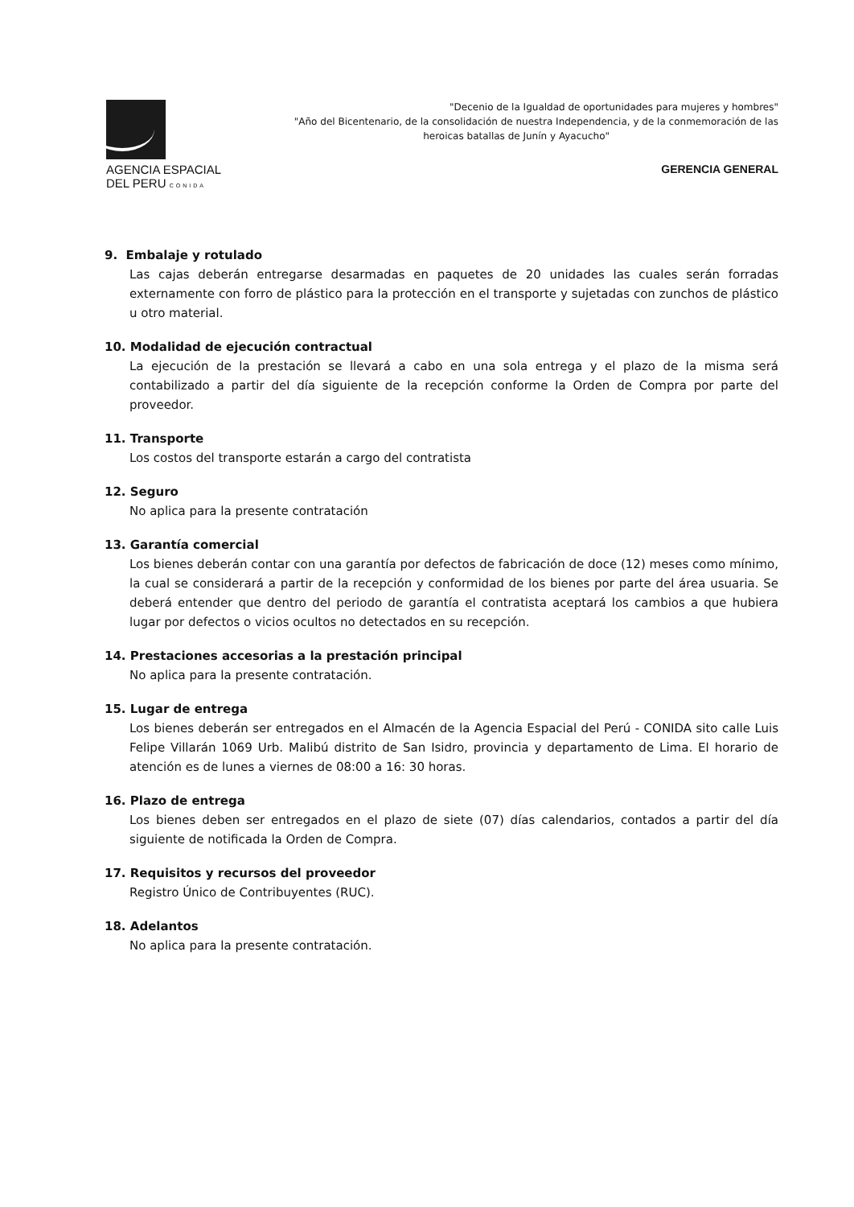AGENCIA ESPACIAL
DEL PERU CONIDA
"Decenio de la Igualdad de oportunidades para mujeres y hombres"
"Año del Bicentenario, de la consolidación de nuestra Independencia, y de la conmemoración de las
heroicas batallas de Junín y Ayacucho"
GERENCIA GENERAL
9. Embalaje y rotulado
Las cajas deberán entregarse desarmadas en paquetes de 20 unidades las cuales serán forradas externamente con forro de plástico para la protección en el transporte y sujetadas con zunchos de plástico u otro material.
10. Modalidad de ejecución contractual
La ejecución de la prestación se llevará a cabo en una sola entrega y el plazo de la misma será contabilizado a partir del día siguiente de la recepción conforme la Orden de Compra por parte del proveedor.
11. Transporte
Los costos del transporte estarán a cargo del contratista
12. Seguro
No aplica para la presente contratación
13. Garantía comercial
Los bienes deberán contar con una garantía por defectos de fabricación de doce (12) meses como mínimo, la cual se considerará a partir de la recepción y conformidad de los bienes por parte del área usuaria. Se deberá entender que dentro del periodo de garantía el contratista aceptará los cambios a que hubiera lugar por defectos o vicios ocultos no detectados en su recepción.
14. Prestaciones accesorias a la prestación principal
No aplica para la presente contratación.
15. Lugar de entrega
Los bienes deberán ser entregados en el Almacén de la Agencia Espacial del Perú - CONIDA sito calle Luis Felipe Villarán 1069 Urb. Malibú distrito de San Isidro, provincia y departamento de Lima. El horario de atención es de lunes a viernes de 08:00 a 16: 30 horas.
16. Plazo de entrega
Los bienes deben ser entregados en el plazo de siete (07) días calendarios, contados a partir del día siguiente de notificada la Orden de Compra.
17. Requisitos y recursos del proveedor
Registro Único de Contribuyentes (RUC).
18. Adelantos
No aplica para la presente contratación.